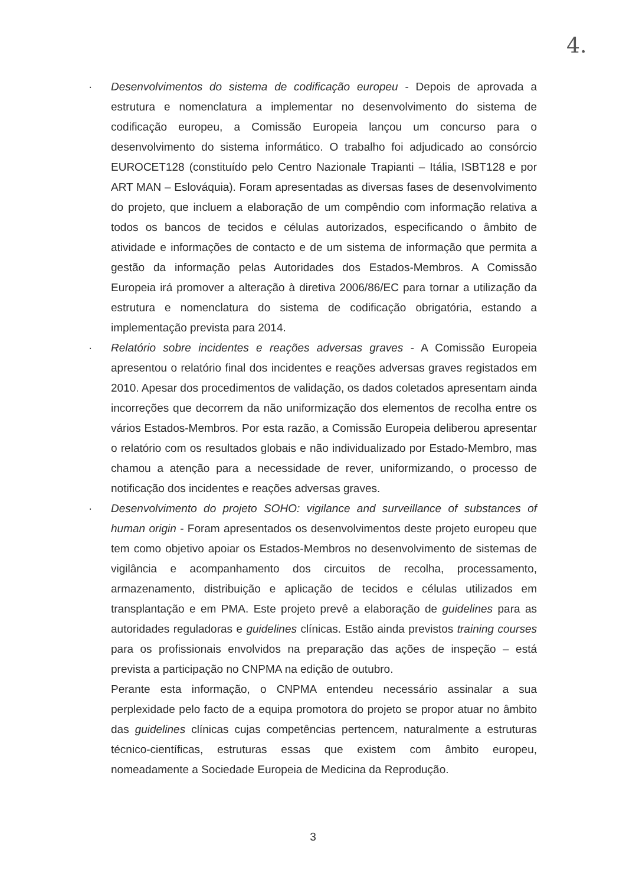4.
· Desenvolvimentos do sistema de codificação europeu - Depois de aprovada a estrutura e nomenclatura a implementar no desenvolvimento do sistema de codificação europeu, a Comissão Europeia lançou um concurso para o desenvolvimento do sistema informático. O trabalho foi adjudicado ao consórcio EUROCET128 (constituído pelo Centro Nazionale Trapianti – Itália, ISBT128 e por ART MAN – Eslováquia). Foram apresentadas as diversas fases de desenvolvimento do projeto, que incluem a elaboração de um compêndio com informação relativa a todos os bancos de tecidos e células autorizados, especificando o âmbito de atividade e informações de contacto e de um sistema de informação que permita a gestão da informação pelas Autoridades dos Estados-Membros. A Comissão Europeia irá promover a alteração à diretiva 2006/86/EC para tornar a utilização da estrutura e nomenclatura do sistema de codificação obrigatória, estando a implementação prevista para 2014.
· Relatório sobre incidentes e reações adversas graves - A Comissão Europeia apresentou o relatório final dos incidentes e reações adversas graves registados em 2010. Apesar dos procedimentos de validação, os dados coletados apresentam ainda incorreções que decorrem da não uniformização dos elementos de recolha entre os vários Estados-Membros. Por esta razão, a Comissão Europeia deliberou apresentar o relatório com os resultados globais e não individualizado por Estado-Membro, mas chamou a atenção para a necessidade de rever, uniformizando, o processo de notificação dos incidentes e reações adversas graves.
· Desenvolvimento do projeto SOHO: vigilance and surveillance of substances of human origin - Foram apresentados os desenvolvimentos deste projeto europeu que tem como objetivo apoiar os Estados-Membros no desenvolvimento de sistemas de vigilância e acompanhamento dos circuitos de recolha, processamento, armazenamento, distribuição e aplicação de tecidos e células utilizados em transplantação e em PMA. Este projeto prevê a elaboração de guidelines para as autoridades reguladoras e guidelines clínicas. Estão ainda previstos training courses para os profissionais envolvidos na preparação das ações de inspeção – está prevista a participação no CNPMA na edição de outubro.
Perante esta informação, o CNPMA entendeu necessário assinalar a sua perplexidade pelo facto de a equipa promotora do projeto se propor atuar no âmbito das guidelines clínicas cujas competências pertencem, naturalmente a estruturas técnico-científicas, estruturas essas que existem com âmbito europeu, nomeadamente a Sociedade Europeia de Medicina da Reprodução.
3